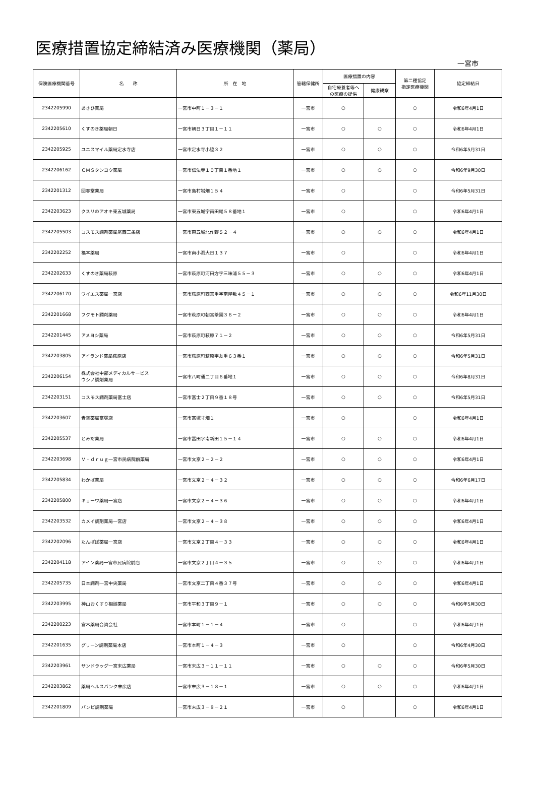医療措置協定締結済み医療機関（薬局）
一宮市
| 保険医療機関番号 | 名 称 | 所 在 地 | 管轄保健所 | 医療措置の内容 | | 第二種協定 指定医療機関 | 協定締結日 |
| --- | --- | --- | --- | --- | --- | --- | --- |
| | | | | 自宅療養者等へ の医療の提供 | 健康観察 | | |
| 2342205990 | あさひ薬局 | 一宮市中町１－３－１ | 一宮市 | ○ | | ○ | 令和6年4月1日 |
| 2342205610 | くすのき薬局朝日 | 一宮市朝日３丁目１－１１ | 一宮市 | ○ | ○ | ○ | 令和6年4月1日 |
| 2342205925 | ユニスマイル薬局定水寺店 | 一宮市定水寺小脇３２ | 一宮市 | ○ | ○ | ○ | 令和6年5月31日 |
| 2342206162 | ＣＭＳタンヨウ薬局 | 一宮市伝法寺１０丁目１番地１ | 一宮市 | ○ | ○ | ○ | 令和6年9月30日 |
| 2342201312 | 回春堂薬局 | 一宮市島村岩畑１５４ | 一宮市 | ○ | | ○ | 令和6年5月31日 |
| 2342203623 | クスリのアオキ東五城薬局 | 一宮市東五城字南田尾５８番地１ | 一宮市 | ○ | | ○ | 令和6年4月1日 |
| 2342205503 | コスモス調剤薬局尾西三条店 | 一宮市東五城北作野５２－４ | 一宮市 | ○ | ○ | ○ | 令和6年4月1日 |
| 2342202252 | 福本薬局 | 一宮市南小渕大日１３７ | 一宮市 | ○ | | ○ | 令和6年4月1日 |
| 2342202633 | くすのき薬局萩原 | 一宮市萩原町河田方字三味浦５５－３ | 一宮市 | ○ | ○ | ○ | 令和6年4月1日 |
| 2342206170 | ワイエス薬局一宮店 | 一宮市萩原町西宮重字南屋敷４５－１ | 一宮市 | ○ | ○ | ○ | 令和6年11月30日 |
| 2342201668 | フクモト調剤薬局 | 一宮市萩原町朝宮茶園３６－２ | 一宮市 | ○ | ○ | ○ | 令和6年4月1日 |
| 2342201445 | アメヨシ薬局 | 一宮市萩原町萩原７１－２ | 一宮市 | ○ | ○ | ○ | 令和6年5月31日 |
| 2342203805 | アイランド薬局萩原店 | 一宮市萩原町萩原字友重６３番１ | 一宮市 | ○ | ○ | ○ | 令和6年5月31日 |
| 2342206154 | 株式会社中部メディカルサービス ウシノ調剤薬局 | 一宮市八町通二丁目６番地１ | 一宮市 | ○ | ○ | ○ | 令和6年8月31日 |
| 2342203151 | コスモス調剤薬局富士店 | 一宮市富士２丁目９番１８号 | 一宮市 | ○ | ○ | ○ | 令和6年5月31日 |
| 2342203607 | 青空薬局富塚店 | 一宮市富塚寸畑１ | 一宮市 | ○ | | ○ | 令和6年4月1日 |
| 2342205537 | とみだ薬局 | 一宮市冨田字南新田１５－１４ | 一宮市 | ○ | ○ | ○ | 令和6年4月1日 |
| 2342203698 | Ｖ・ｄｒｕｇ一宮市民病院前薬局 | 一宮市文京２－２－２ | 一宮市 | ○ | ○ | ○ | 令和6年4月1日 |
| 2342205834 | わかば薬局 | 一宮市文京２－４－３２ | 一宮市 | ○ | ○ | ○ | 令和6年6月17日 |
| 2342205800 | キョーワ薬局一宮店 | 一宮市文京２－４－３６ | 一宮市 | ○ | ○ | ○ | 令和6年4月1日 |
| 2342203532 | カメイ調剤薬局一宮店 | 一宮市文京２－４－３８ | 一宮市 | ○ | ○ | ○ | 令和6年4月1日 |
| 2342202096 | たんぽぽ薬局一宮店 | 一宮市文京２丁目４－３３ | 一宮市 | ○ | ○ | ○ | 令和6年4月1日 |
| 2342204118 | アイン薬局一宮市民病院前店 | 一宮市文京２丁目４－３５ | 一宮市 | ○ | ○ | ○ | 令和6年4月1日 |
| 2342205735 | 日本調剤一宮中央薬局 | 一宮市文京二丁目４番３７号 | 一宮市 | ○ | ○ | ○ | 令和6年4月1日 |
| 2342203995 | 神山おくすり相談薬局 | 一宮市平和３丁目９－１ | 一宮市 | ○ | ○ | ○ | 令和6年5月30日 |
| 2342200223 | 宮木薬局合資会社 | 一宮市本町１－１－４ | 一宮市 | ○ | | ○ | 令和6年4月1日 |
| 2342201635 | グリーン調剤薬局本店 | 一宮市本町１－４－３ | 一宮市 | ○ | | ○ | 令和6年4月30日 |
| 2342203961 | サンドラッグ一宮末広薬局 | 一宮市末広３－１１－１１ | 一宮市 | ○ | ○ | ○ | 令和6年5月30日 |
| 2342203862 | 薬局ヘルスバンク末広店 | 一宮市末広３－１８－１ | 一宮市 | ○ | ○ | ○ | 令和6年4月1日 |
| 2342201809 | バンビ調剤薬局 | 一宮市末広３－８－２１ | 一宮市 | ○ | | ○ | 令和6年4月1日 |